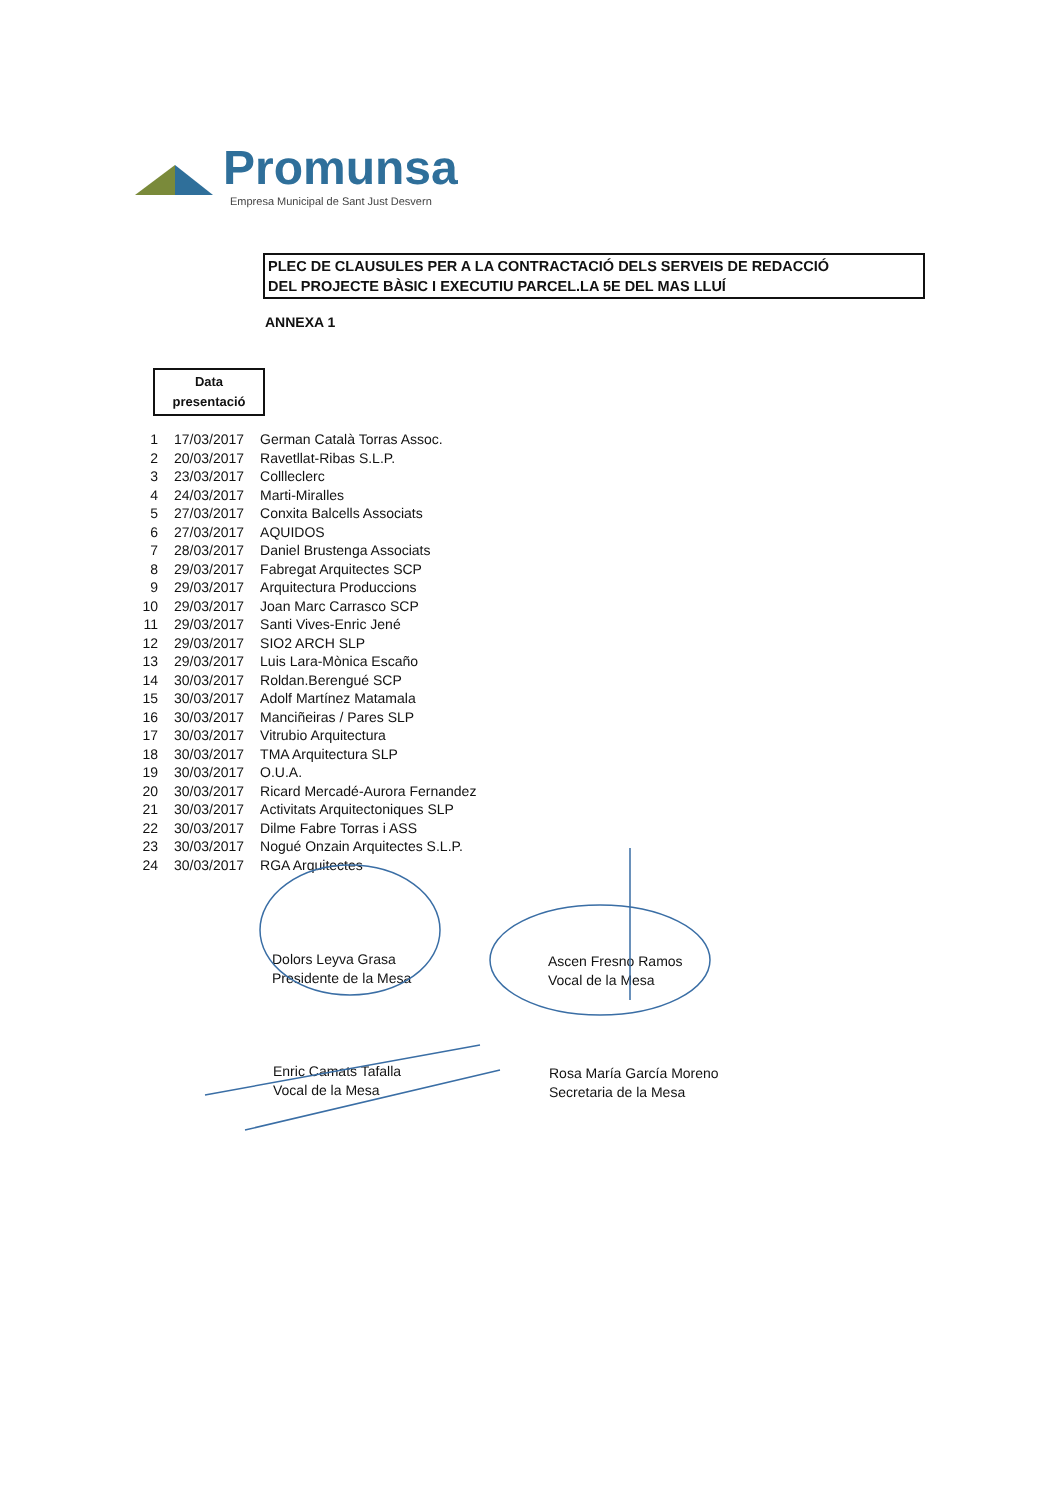Promunsa
Empresa Municipal de Sant Just Desvern
PLEC DE CLAUSULES PER A LA CONTRACTACIÓ DELS SERVEIS DE REDACCIÓ
DEL PROJECTE BÀSIC I EXECUTIU PARCEL.LA 5E DEL MAS LLUÍ
ANNEXA 1
Data
presentació
| 1 | 17/03/2017 | German Català Torras Assoc. |
| 2 | 20/03/2017 | Ravetllat-Ribas S.L.P. |
| 3 | 23/03/2017 | Collleclerc |
| 4 | 24/03/2017 | Marti-Miralles |
| 5 | 27/03/2017 | Conxita Balcells Associats |
| 6 | 27/03/2017 | AQUIDOS |
| 7 | 28/03/2017 | Daniel Brustenga Associats |
| 8 | 29/03/2017 | Fabregat Arquitectes SCP |
| 9 | 29/03/2017 | Arquitectura Produccions |
| 10 | 29/03/2017 | Joan Marc Carrasco SCP |
| 11 | 29/03/2017 | Santi Vives-Enric Jené |
| 12 | 29/03/2017 | SIO2 ARCH SLP |
| 13 | 29/03/2017 | Luis Lara-Mònica Escaño |
| 14 | 30/03/2017 | Roldan.Berengué SCP |
| 15 | 30/03/2017 | Adolf Martínez Matamala |
| 16 | 30/03/2017 | Manciñeiras / Pares SLP |
| 17 | 30/03/2017 | Vitrubio Arquitectura |
| 18 | 30/03/2017 | TMA Arquitectura SLP |
| 19 | 30/03/2017 | O.U.A. |
| 20 | 30/03/2017 | Ricard Mercadé-Aurora Fernandez |
| 21 | 30/03/2017 | Activitats Arquitectoniques SLP |
| 22 | 30/03/2017 | Dilme Fabre Torras i ASS |
| 23 | 30/03/2017 | Nogué Onzain Arquitectes S.L.P. |
| 24 | 30/03/2017 | RGA Arquitectes |
Dolors Leyva Grasa
Presidente de la Mesa
Ascen Fresno Ramos
Vocal de la Mesa
Enric Camats Tafalla
Vocal de la Mesa
Rosa María García Moreno
Secretaria de la Mesa